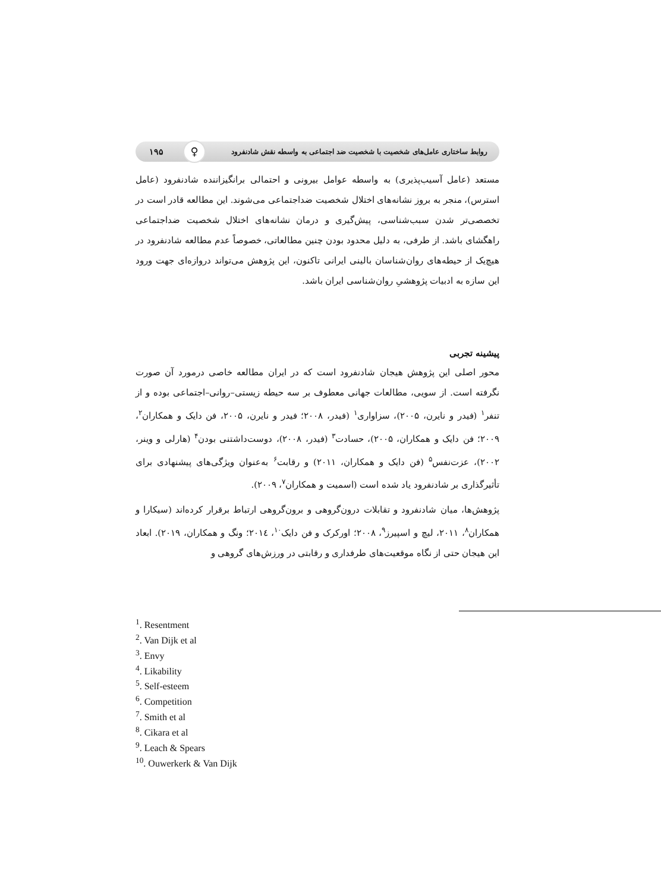روابط ساختاری عامل‌های شخصیت با شخصیت ضد اجتماعی به واسطه نقش شادنفرود
♀
۱۹۵
مستعد (عامل آسیب‌پذیری) به واسطه عوامل بیرونی و احتمالی برانگیزاننده شادنفرود (عامل استرس)، منجر به بروز نشانه‌های اختلال شخصیت ضداجتماعی می‌شوند. این مطالعه قادر است در تخصصی‌تر شدن سبب‌شناسی، پیش‌گیری و درمان نشانه‌های اختلال شخصیت ضداجتماعی راهگشای باشد. از طرفی، به دلیل محدود بودن چنین مطالعاتی، خصوصاً عدم مطالعه شادنفرود در هیچ‌یک از حیطه‌های روان‌شناسان بالینی ایرانی تاکنون، این پژوهش می‌تواند دروازه‌ای جهت ورود این سازه به ادبیات پژوهشیِ روان‌شناسی ایران باشد.
پیشینه تجربی
محور اصلی این پژوهش هیجان شادنفرود است که در ایران مطالعه خاصی درمورد آن صورت نگرفته است. از سویی، مطالعات جهانی معطوف بر سه حیطه زیستی–روانی–اجتماعی بوده و از تنفر<sup>۱</sup> (فیدر و نایرن، ۲۰۰۵)، سزاواری<sup>۱</sup> (فیدر، ۲۰۰۸؛ فیدر و نایرن، ۲۰۰۵، فن دایک و همکاران<sup>۲</sup>، ۲۰۰۹؛ فن دایک و همکاران، ۲۰۰۵)، حسادت<sup>۳</sup> (فیدر، ۲۰۰۸)، دوست‌داشتنی بودن<sup>۴</sup> (هارلی و وینر، ۲۰۰۲)، عزت‌نفس<sup>۵</sup> (فن دایک و همکاران، ۲۰۱۱) و رقابت<sup>۶</sup> به‌عنوان ویژگی‌های پیشنهادی برای تأثیرگذاری بر شادنفرود یاد شده است (اسمیت و همکاران<sup>۷</sup>، ۲۰۰۹).
پژوهش‌ها، میان شادنفرود و تقابلات درون‌گروهی و برون‌گروهی ارتباط برقرار کرده‌اند (سیکارا و همکاران<sup>۸</sup>، ۲۰۱۱، لیچ و اسپیرز<sup>۹</sup>، ۲۰۰۸؛ اورکرک و فن دایک<sup>۱۰</sup>، ۲۰۱٤؛ ونگ و همکاران، ۲۰۱۹). ابعاد این هیجان حتی از نگاه موقعیت‌های طرفداری و رقابتی در ورزش‌های گروهی و
<sup>1</sup>. Resentment
<sup>2</sup>. Van Dijk et al
<sup>3</sup>. Envy
<sup>4</sup>. Likability
<sup>5</sup>. Self-esteem
<sup>6</sup>. Competition
<sup>7</sup>. Smith et al
<sup>8</sup>. Cikara et al
<sup>9</sup>. Leach & Spears
<sup>10</sup>. Ouwerkerk & Van Dijk